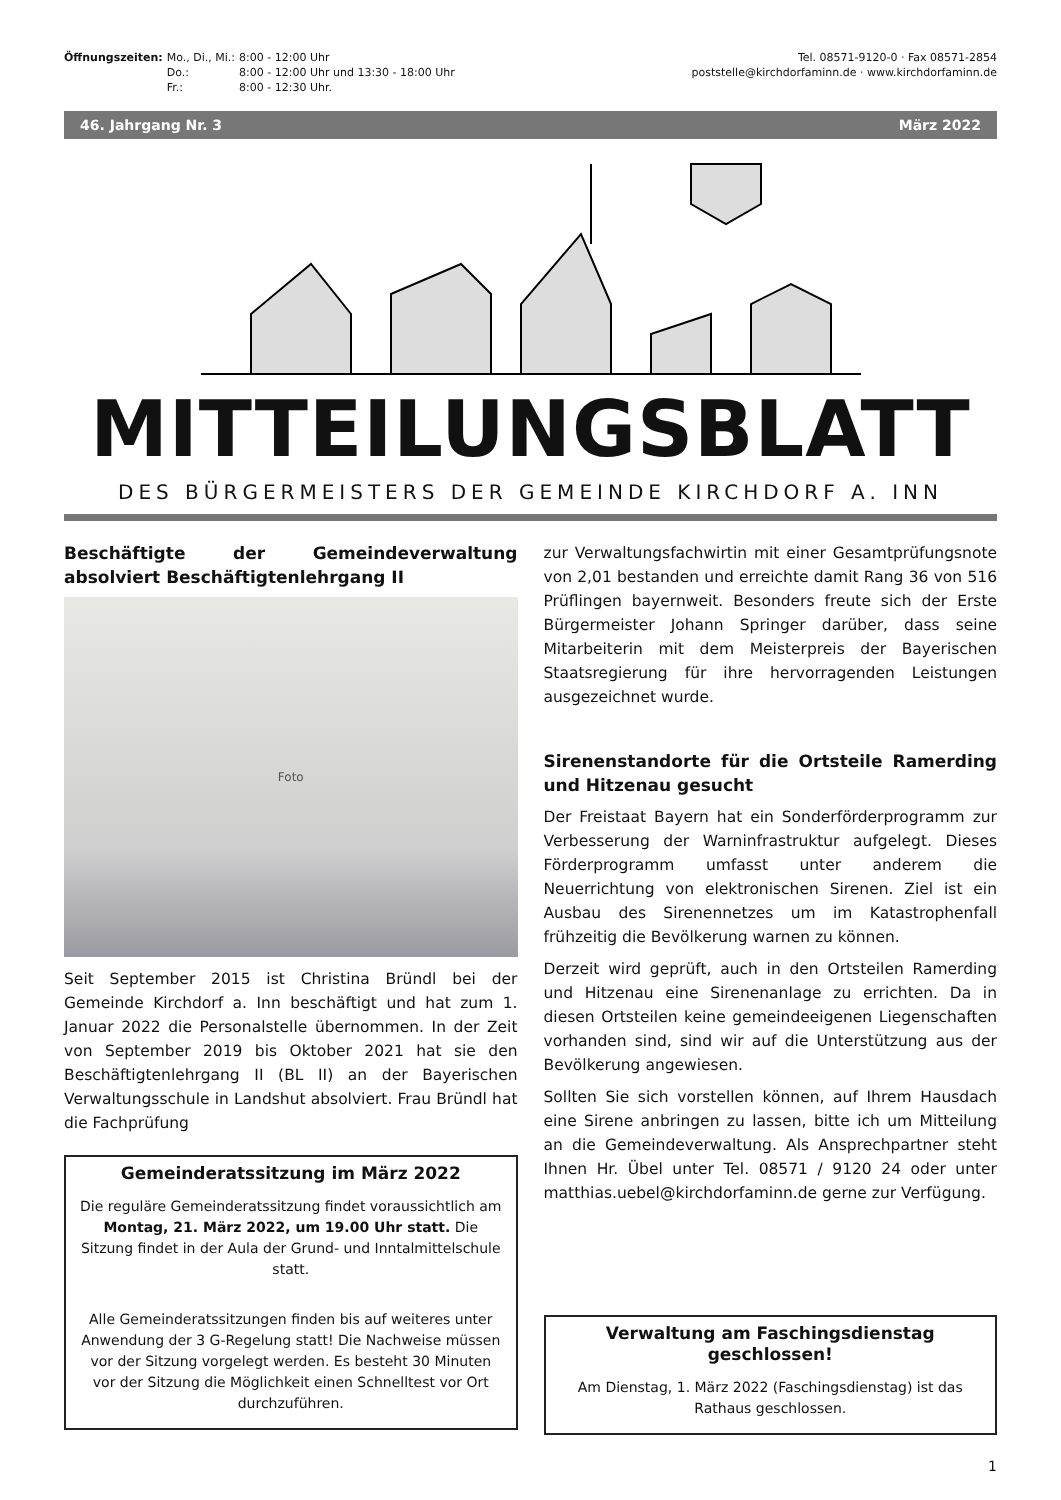| Öffnungszeiten: | Mo., Di., Mi.: | 8:00 - 12:00 Uhr |
| | Do.: | 8:00 - 12:00 Uhr und 13:30 - 18:00 Uhr |
| | Fr.: | 8:00 - 12:30 Uhr. |
Tel. 08571-9120-0 · Fax 08571-2854
poststelle@kirchdorfaminn.de · www.kirchdorfaminn.de
46. Jahrgang Nr. 3 März 2022
MITTEILUNGSBLATT
DES BÜRGERMEISTERS DER GEMEINDE KIRCHDORF A. INN
Beschäftigte der Gemeindeverwaltung absolviert Beschäftigtenlehrgang II
Foto
Seit September 2015 ist Christina Bründl bei der Gemeinde Kirchdorf a. Inn beschäftigt und hat zum 1. Januar 2022 die Personalstelle übernommen. In der Zeit von September 2019 bis Oktober 2021 hat sie den Beschäftigtenlehrgang II (BL II) an der Bayerischen Verwaltungsschule in Landshut absolviert. Frau Bründl hat die Fachprüfung
Gemeinderatssitzung im März 2022
Die reguläre Gemeinderatssitzung findet voraussichtlich am Montag, 21. März 2022, um 19.00 Uhr statt. Die Sitzung findet in der Aula der Grund- und Inntalmittelschule statt.
Alle Gemeinderatssitzungen finden bis auf weiteres unter Anwendung der 3 G-Regelung statt! Die Nachweise müssen vor der Sitzung vorgelegt werden. Es besteht 30 Minuten vor der Sitzung die Möglichkeit einen Schnelltest vor Ort durchzuführen.
zur Verwaltungsfachwirtin mit einer Gesamtprüfungsnote von 2,01 bestanden und erreichte damit Rang 36 von 516 Prüflingen bayernweit. Besonders freute sich der Erste Bürgermeister Johann Springer darüber, dass seine Mitarbeiterin mit dem Meisterpreis der Bayerischen Staatsregierung für ihre hervorragenden Leistungen ausgezeichnet wurde.
Sirenenstandorte für die Ortsteile Ramerding und Hitzenau gesucht
Der Freistaat Bayern hat ein Sonderförderprogramm zur Verbesserung der Warninfrastruktur aufgelegt. Dieses Förderprogramm umfasst unter anderem die Neuerrichtung von elektronischen Sirenen. Ziel ist ein Ausbau des Sirenennetzes um im Katastrophenfall frühzeitig die Bevölkerung warnen zu können.
Derzeit wird geprüft, auch in den Ortsteilen Ramerding und Hitzenau eine Sirenenanlage zu errichten. Da in diesen Ortsteilen keine gemeindeeigenen Liegenschaften vorhanden sind, sind wir auf die Unterstützung aus der Bevölkerung angewiesen.
Sollten Sie sich vorstellen können, auf Ihrem Hausdach eine Sirene anbringen zu lassen, bitte ich um Mitteilung an die Gemeindeverwaltung. Als Ansprechpartner steht Ihnen Hr. Übel unter Tel. 08571 / 9120 24 oder unter matthias.uebel@kirchdorfaminn.de gerne zur Verfügung.
Verwaltung am Faschingsdienstag geschlossen!
Am Dienstag, 1. März 2022 (Faschingsdienstag) ist das Rathaus geschlossen.
1